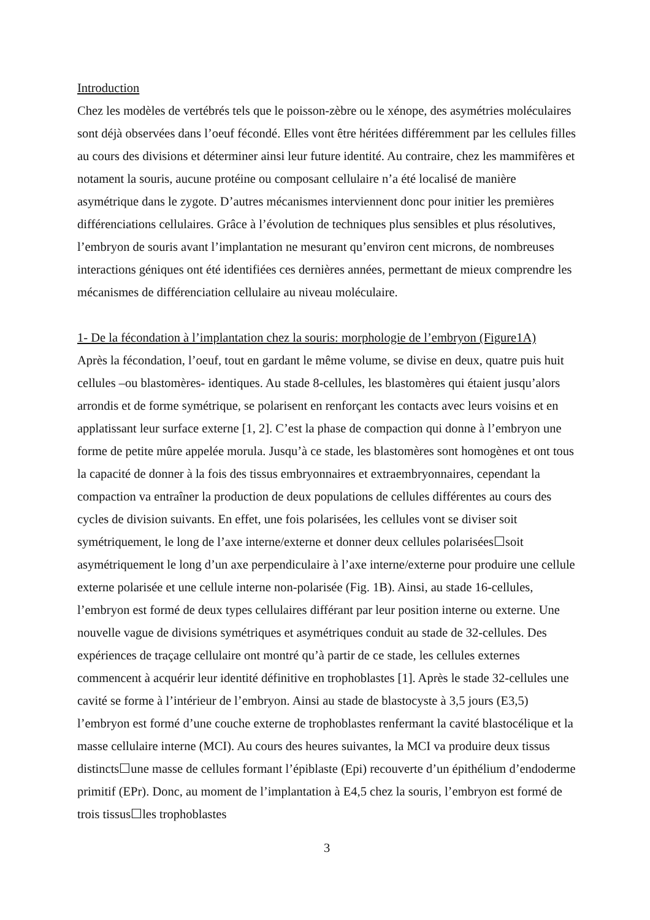Introduction
Chez les modèles de vertébrés tels que le poisson-zèbre ou le xénope, des asymétries moléculaires sont déjà observées dans l’oeuf fécondé. Elles vont être héritées différemment par les cellules filles au cours des divisions et déterminer ainsi leur future identité. Au contraire, chez les mammifères et notament la souris, aucune protéine ou composant cellulaire n’a été localisé de manière asymétrique dans le zygote. D’autres mécanismes interviennent donc pour initier les premières différenciations cellulaires. Grâce à l’évolution de techniques plus sensibles et plus résolutives, l’embryon de souris avant l’implantation ne mesurant qu’environ cent microns, de nombreuses interactions géniques ont été identifiées ces dernières années, permettant de mieux comprendre les mécanismes de différenciation cellulaire au niveau moléculaire.
1- De la fécondation à l’implantation chez la souris: morphologie de l’embryon (Figure1A)
Après la fécondation, l’oeuf, tout en gardant le même volume, se divise en deux, quatre puis huit cellules –ou blastomères- identiques. Au stade 8-cellules, les blastomères qui étaient jusqu’alors arrondis et de forme symétrique, se polarisent en renforçant les contacts avec leurs voisins et en applatissant leur surface externe [1, 2]. C’est la phase de compaction qui donne à l’embryon une forme de petite mûre appelée morula. Jusqu’à ce stade, les blastomères sont homogènes et ont tous la capacité de donner à la fois des tissus embryonnaires et extraembryonnaires, cependant la compaction va entraîner la production de deux populations de cellules différentes au cours des cycles de division suivants. En effet, une fois polarisées, les cellules vont se diviser soit symétriquement, le long de l’axe interne/externe et donner deux cellules polarisées☐soit asymétriquement le long d’un axe perpendiculaire à l’axe interne/externe pour produire une cellule externe polarisée et une cellule interne non-polarisée (Fig. 1B). Ainsi, au stade 16-cellules, l’embryon est formé de deux types cellulaires différant par leur position interne ou externe. Une nouvelle vague de divisions symétriques et asymétriques conduit au stade de 32-cellules. Des expériences de traçage cellulaire ont montré qu’à partir de ce stade, les cellules externes commencent à acquérir leur identité définitive en trophoblastes [1]. Après le stade 32-cellules une cavité se forme à l’intérieur de l’embryon. Ainsi au stade de blastocyste à 3,5 jours (E3,5) l’embryon est formé d’une couche externe de trophoblastes renfermant la cavité blastocélique et la masse cellulaire interne (MCI). Au cours des heures suivantes, la MCI va produire deux tissus distincts☐une masse de cellules formant l’épiblaste (Epi) recouverte d’un épithélium d’endoderme primitif (EPr). Donc, au moment de l’implantation à E4,5 chez la souris, l’embryon est formé de trois tissus☐les trophoblastes
3